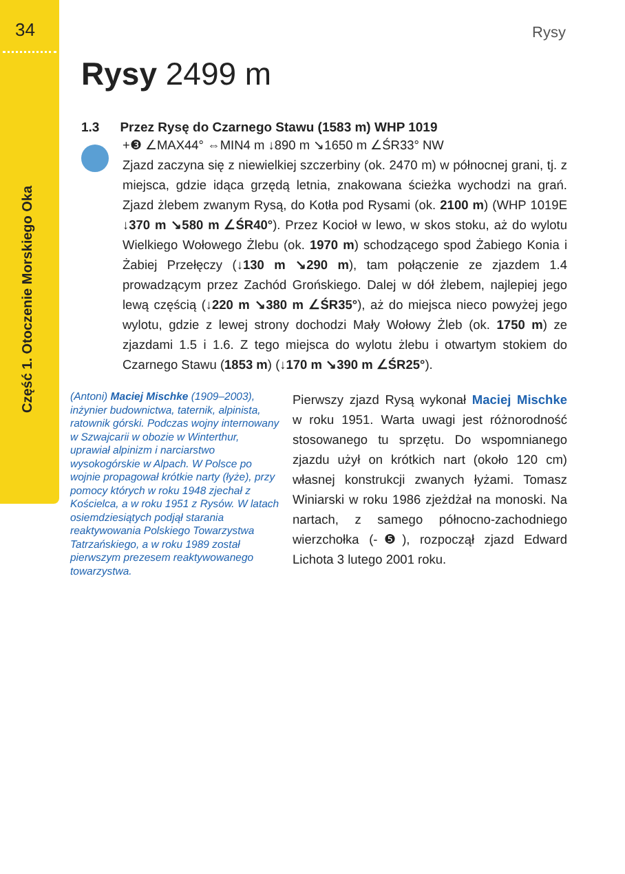34
Część 1. Otoczenie Morskiego Oka
Rysy
Rysy 2499 m
1.3 Przez Rysę do Czarnego Stawu (1583 m) WHP 1019
+❸ ∠MAX44° ⇔MIN4 m ↓890 m ↘1650 m ∠ŚR33° NW
Zjazd zaczyna się z niewielkiej szczerbiny (ok. 2470 m) w północnej grani, tj. z miejsca, gdzie idąca grzędą letnia, znakowana ścieżka wychodzi na grań. Zjazd żlebem zwanym Rysą, do Kotła pod Rysami (ok. 2100 m) (WHP 1019E ↓370 m ↘580 m ∠ŚR40°). Przez Kocioł w lewo, w skos stoku, aż do wylotu Wielkiego Wołowego Żlebu (ok. 1970 m) schodzącego spod Żabiego Konia i Żabiej Przełęczy (↓130 m ↘290 m), tam połączenie ze zjazdem 1.4 prowadzącym przez Zachód Grońskiego. Dalej w dół żlebem, najlepiej jego lewą częścią (↓220 m ↘380 m ∠ŚR35°), aż do miejsca nieco powyżej jego wylotu, gdzie z lewej strony dochodzi Mały Wołowy Żleb (ok. 1750 m) ze zjazdami 1.5 i 1.6. Z tego miejsca do wylotu żlebu i otwartym stokiem do Czarnego Stawu (1853 m) (↓170 m ↘390 m ∠ŚR25°).
(Antoni) Maciej Mischke (1909–2003), inżynier budownictwa, taternik, alpinista, ratownik górski. Podczas wojny internowany w Szwajcarii w obozie w Winterthur, uprawiał alpinizm i narciarstwo wysokogórskie w Alpach. W Polsce po wojnie propagował krótkie narty (łyże), przy pomocy których w roku 1948 zjechał z Kościelca, a w roku 1951 z Rysów. W latach osiemdziesiątych podjął starania reaktywowania Polskiego Towarzystwa Tatrzańskiego, a w roku 1989 został pierwszym prezesem reaktywowanego towarzystwa.
Pierwszy zjazd Rysą wykonał Maciej Mischke w roku 1951. Warta uwagi jest różnorodność stosowanego tu sprzętu. Do wspomnianego zjazdu użył on krótkich nart (około 120 cm) własnej konstrukcji zwanych łyżami. Tomasz Winiarski w roku 1986 zjeżdżał na monoski. Na nartach, z samego północno-zachodniego wierzchołka (-❺), rozpoczął zjazd Edward Lichota 3 lutego 2001 roku.